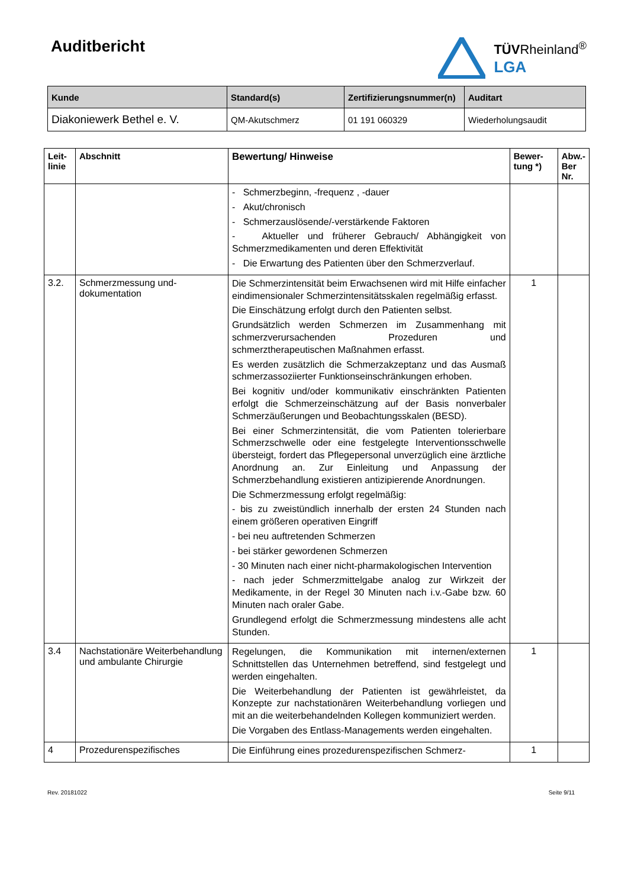Auditbericht
TÜVRheinland<sup>®</sup>
LGA
| Kunde | Standard(s) | Zertifizierungsnummer(n) | Auditart |
| --- | --- | --- | --- |
| Diakoniewerk Bethel e. V. | QM-Akutschmerz | 01 191 060329 | Wiederholungsaudit |
| Leit- linie | Abschnitt | Bewertung/ Hinweise | Bewer- tung *) | Abw.- Ber Nr. |
| --- | --- | --- | --- | --- |
| | | - Schmerzbeginn, -frequenz , -dauer - Akut/chronisch - Schmerzauslösende/-verstärkende Faktoren - Aktueller und früherer Gebrauch/ Abhängigkeit von Schmerzmedikamenten und deren Effektivität - Die Erwartung des Patienten über den Schmerzverlauf. | | |
| 3.2. | Schmerzmessung und-dokumentation | Die Schmerzintensität beim Erwachsenen wird mit Hilfe einfacher eindimensionaler Schmerzintensitätsskalen regelmäßig erfasst. Die Einschätzung erfolgt durch den Patienten selbst. Grundsätzlich werden Schmerzen im Zusammenhang mit schmerzverursachenden Prozeduren und schmerztherapeutischen Maßnahmen erfasst. Es werden zusätzlich die Schmerzakzeptanz und das Ausmaß schmerzassoziierter Funktionseinschränkungen erhoben. Bei kognitiv und/oder kommunikativ einschränkten Patienten erfolgt die Schmerzeinschätzung auf der Basis nonverbaler Schmerzäußerungen und Beobachtungsskalen (BESD). Bei einer Schmerzintensität, die vom Patienten tolerierbare Schmerzschwelle oder eine festgelegte Interventionsschwelle übersteigt, fordert das Pflegepersonal unverzüglich eine ärztliche Anordnung an. Zur Einleitung und Anpassung der Schmerzbehandlung existieren antizipierende Anordnungen. Die Schmerzmessung erfolgt regelmäßig: - bis zu zweistündlich innerhalb der ersten 24 Stunden nach einem größeren operativen Eingriff - bei neu auftretenden Schmerzen - bei stärker gewordenen Schmerzen - 30 Minuten nach einer nicht-pharmakologischen Intervention - nach jeder Schmerzmittelgabe analog zur Wirkzeit der Medikamente, in der Regel 30 Minuten nach i.v.-Gabe bzw. 60 Minuten nach oraler Gabe. Grundlegend erfolgt die Schmerzmessung mindestens alle acht Stunden. | 1 | |
| 3.4 | Nachstationäre Weiterbehandlung und ambulante Chirurgie | Regelungen, die Kommunikation mit internen/externen Schnittstellen das Unternehmen betreffend, sind festgelegt und werden eingehalten. Die Weiterbehandlung der Patienten ist gewährleistet, da Konzepte zur nachstationären Weiterbehandlung vorliegen und mit an die weiterbehandelnden Kollegen kommuniziert werden. Die Vorgaben des Entlass-Managements werden eingehalten. | 1 | |
| 4 | Prozedurenspezifisches | Die Einführung eines prozedurenspezifischen Schmerz- | 1 | |
Rev. 20181022 Seite 9/11